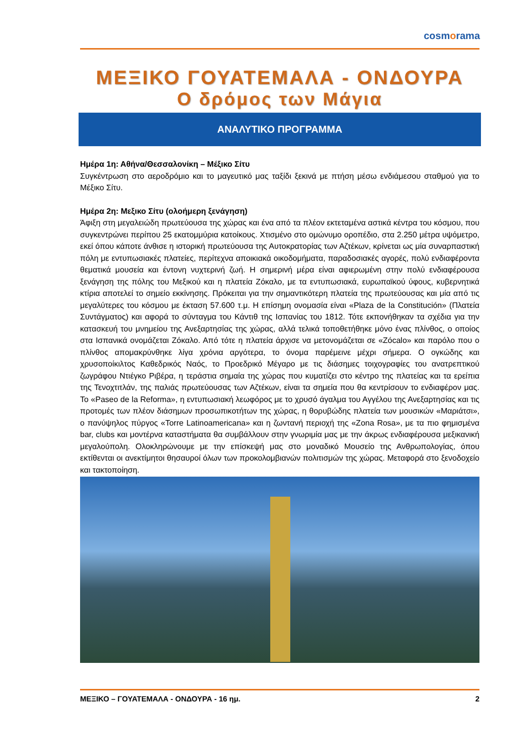cosmorama
ΜΕΞΙΚΟ ΓΟΥΑΤΕΜΑΛΑ - ΟΝΔΟΥΡΑ
Ο δρόμος των Μάγια
ΑΝΑΛΥΤΙΚΟ ΠΡΟΓΡΑΜΜΑ
Ημέρα 1η: Αθήνα/Θεσσαλονίκη – Μέξικο Σίτυ
Συγκέντρωση στο αεροδρόμιο και το μαγευτικό μας ταξίδι ξεκινά με πτήση μέσω ενδιάμεσου σταθμού για το Μέξικο Σίτυ.
Ημέρα 2η: Μεξικο Σίτυ (ολοήμερη ξενάγηση)
Άφιξη στη μεγαλειώδη πρωτεύουσα της χώρας και ένα από τα πλέον εκτεταμένα αστικά κέντρα του κόσμου, που συγκεντρώνει περίπου 25 εκατομμύρια κατοίκους. Χτισμένο στο ομώνυμο οροπέδιο, στα 2.250 μέτρα υψόμετρο, εκεί όπου κάποτε άνθισε η ιστορική πρωτεύουσα της Αυτοκρατορίας των Αζτέκων, κρίνεται ως μία συναρπαστική πόλη με εντυπωσιακές πλατείες, περίτεχνα αποικιακά οικοδομήματα, παραδοσιακές αγορές, πολύ ενδιαφέροντα θεματικά μουσεία και έντονη νυχτερινή ζωή. Η σημερινή μέρα είναι αφιερωμένη στην πολύ ενδιαφέρουσα ξενάγηση της πόλης του Μεξικού και η πλατεία Ζόκαλο, με τα εντυπωσιακά, ευρωπαϊκού ύφους, κυβερνητικά κτίρια αποτελεί το σημείο εκκίνησης. Πρόκειται για την σημαντικότερη πλατεία της πρωτεύουσας και μία από τις μεγαλύτερες του κόσμου με έκταση 57.600 τ.μ. Η επίσημη ονομασία είναι «Plaza de la Constitución» (Πλατεία Συντάγματος) και αφορά το σύνταγμα του Κάντιθ της Ισπανίας του 1812. Τότε εκπονήθηκαν τα σχέδια για την κατασκευή του μνημείου της Ανεξαρτησίας της χώρας, αλλά τελικά τοποθετήθηκε μόνο ένας πλίνθος, ο οποίος στα Ισπανικά ονομάζεται Ζόκαλο. Από τότε η πλατεία άρχισε να μετονομάζεται σε «Zócalo» και παρόλο που ο πλίνθος απομακρύνθηκε λίγα χρόνια αργότερα, το όνομα παρέμεινε μέχρι σήμερα. Ο ογκώδης και χρυσοποίκιλτος Καθεδρικός Ναός, το Προεδρικό Μέγαρο με τις διάσημες τοιχογραφίες του ανατρεπτικού ζωγράφου Ντιέγκο Ριβέρα, η τεράστια σημαία της χώρας που κυματίζει στο κέντρο της πλατείας και τα ερείπια της Τενοχτιτλάν, της παλιάς πρωτεύουσας των Αζτέκων, είναι τα σημεία που θα κεντρίσουν το ενδιαφέρον μας. Το «Paseo de la Reforma», η εντυπωσιακή λεωφόρος με το χρυσό άγαλμα του Αγγέλου της Ανεξαρτησίας και τις προτομές των πλέον διάσημων προσωπικοτήτων της χώρας, η θορυβώδης πλατεία των μουσικών «Μαριάτσι», ο πανύψηλος πύργος «Torre Latinoamericana» και η ζωντανή περιοχή της «Zona Rosa», με τα πιο φημισμένα bar, clubs και μοντέρνα καταστήματα θα συμβάλλουν στην γνωριμία μας με την άκρως ενδιαφέρουσα μεξικανική μεγαλούπολη. Ολοκληρώνουμε με την επίσκεψή μας στο μοναδικό Μουσείο της Ανθρωπολογίας, όπου εκτίθενται οι ανεκτίμητοι θησαυροί όλων των προκολομβιανών πολιτισμών της χώρας. Μεταφορά στο ξενοδοχείο και τακτοποίηση.
ΜΕΞΙΚΟ – ΓΟΥΑΤΕΜΑΛΑ - ΟΝΔΟΥΡΑ - 16 ημ. 2